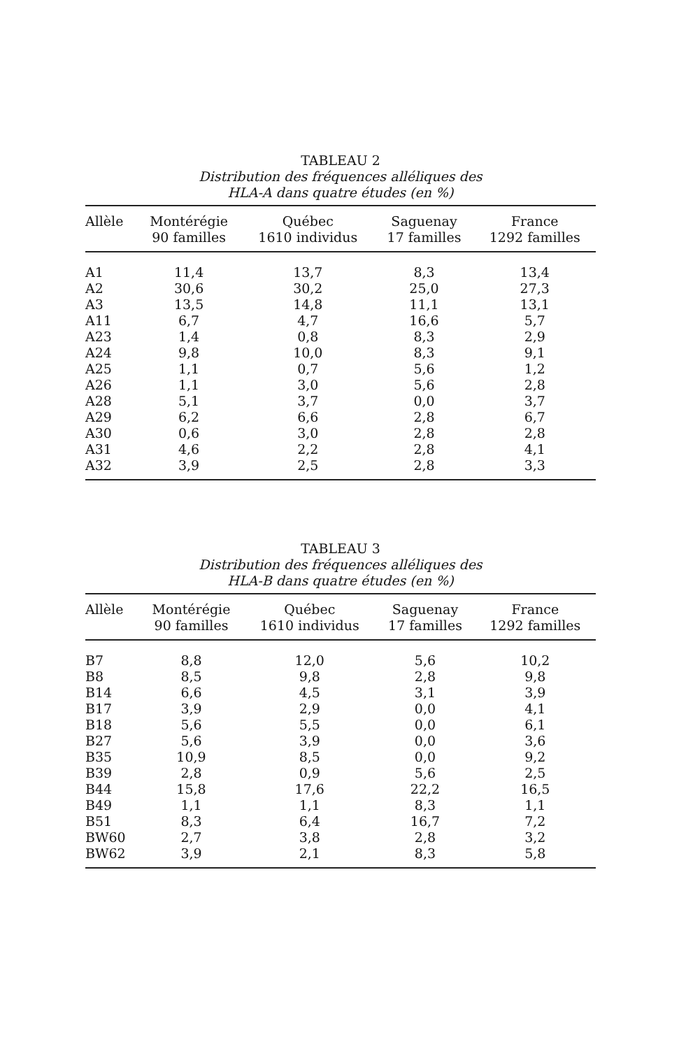TABLEAU 2
Distribution des fréquences alléliques des
HLA-A dans quatre études (en %)
| Allèle | Montérégie 90 familles | Québec 1610 individus | Saguenay 17 familles | France 1292 familles |
| --- | --- | --- | --- | --- |
| A1 | 11,4 | 13,7 | 8,3 | 13,4 |
| A2 | 30,6 | 30,2 | 25,0 | 27,3 |
| A3 | 13,5 | 14,8 | 11,1 | 13,1 |
| A11 | 6,7 | 4,7 | 16,6 | 5,7 |
| A23 | 1,4 | 0,8 | 8,3 | 2,9 |
| A24 | 9,8 | 10,0 | 8,3 | 9,1 |
| A25 | 1,1 | 0,7 | 5,6 | 1,2 |
| A26 | 1,1 | 3,0 | 5,6 | 2,8 |
| A28 | 5,1 | 3,7 | 0,0 | 3,7 |
| A29 | 6,2 | 6,6 | 2,8 | 6,7 |
| A30 | 0,6 | 3,0 | 2,8 | 2,8 |
| A31 | 4,6 | 2,2 | 2,8 | 4,1 |
| A32 | 3,9 | 2,5 | 2,8 | 3,3 |
TABLEAU 3
Distribution des fréquences alléliques des
HLA-B dans quatre études (en %)
| Allèle | Montérégie 90 familles | Québec 1610 individus | Saguenay 17 familles | France 1292 familles |
| --- | --- | --- | --- | --- |
| B7 | 8,8 | 12,0 | 5,6 | 10,2 |
| B8 | 8,5 | 9,8 | 2,8 | 9,8 |
| B14 | 6,6 | 4,5 | 3,1 | 3,9 |
| B17 | 3,9 | 2,9 | 0,0 | 4,1 |
| B18 | 5,6 | 5,5 | 0,0 | 6,1 |
| B27 | 5,6 | 3,9 | 0,0 | 3,6 |
| B35 | 10,9 | 8,5 | 0,0 | 9,2 |
| B39 | 2,8 | 0,9 | 5,6 | 2,5 |
| B44 | 15,8 | 17,6 | 22,2 | 16,5 |
| B49 | 1,1 | 1,1 | 8,3 | 1,1 |
| B51 | 8,3 | 6,4 | 16,7 | 7,2 |
| BW60 | 2,7 | 3,8 | 2,8 | 3,2 |
| BW62 | 3,9 | 2,1 | 8,3 | 5,8 |